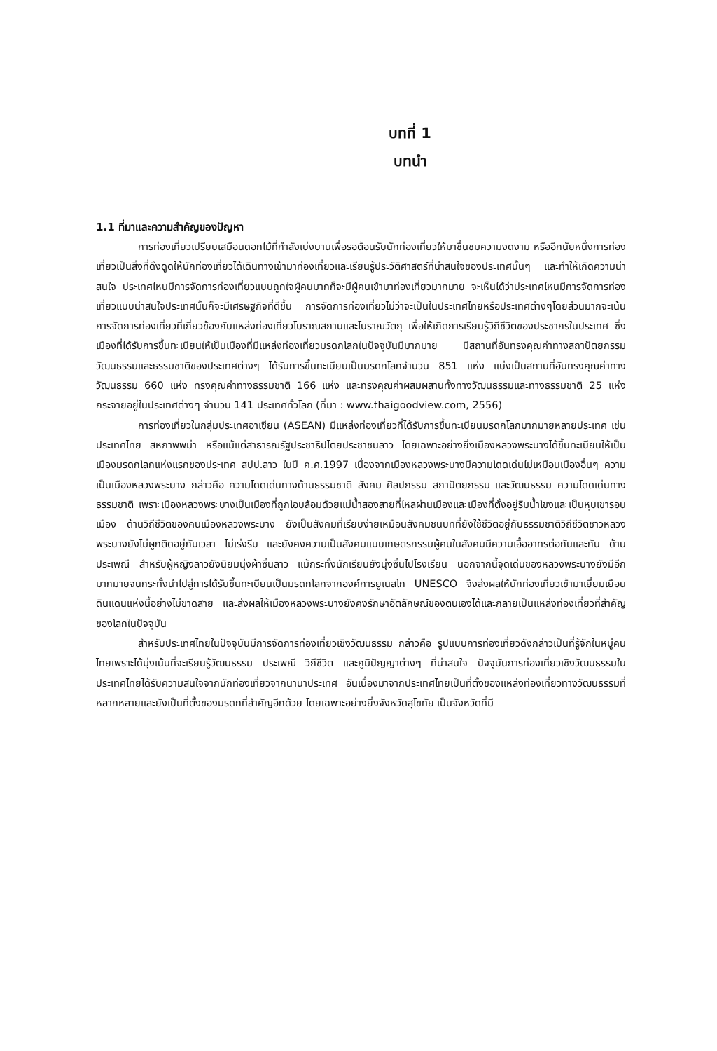บทที่ 1
บทนำ
1.1 ที่มาและความสำคัญของปัญหา
การท่องเที่ยวเปรียบเสมือนดอกไม้ที่กำลังเบ่งบานเพื่อรอต้อนรับนักท่องเที่ยวให้มาชื่นชมความงดงาม หรืออีกนัยหนึ่งการท่องเที่ยวเป็นสิ่งที่ดึงดูดให้นักท่องเที่ยวได้เดินทางเข้ามาท่องเที่ยวและเรียนรู้ประวัติศาสตร์ที่น่าสนใจของประเทศนั้นๆ และทำให้เกิดความน่าสนใจ ประเทศไหนมีการจัดการท่องเที่ยวแบบถูกใจผู้คนมากก็จะมีผู้คนเข้ามาท่องเที่ยวมากมาย จะเห็นได้ว่าประเทศไหนมีการจัดการท่องเที่ยวแบบน่าสนใจประเทศนั้นก็จะมีเศรษฐกิจที่ดีขึ้น การจัดการท่องเที่ยวไม่ว่าจะเป็นในประเทศไทยหรือประเทศต่างๆโดยส่วนมากจะเน้นการจัดการท่องเที่ยวที่เกี่ยวข้องกับแหล่งท่องเที่ยวโบราณสถานและโบราณวัตถุ เพื่อให้เกิดการเรียนรู้วิถีชีวิตของประชากรในประเทศ ซึ่งเมืองที่ได้รับการขึ้นทะเบียนให้เป็นเมืองที่มีแหล่งท่องเที่ยวมรดกโลกในปัจจุบันมีมากมาย มีสถานที่อันทรงคุณค่าทางสถาปัตยกรรม วัฒนธรรมและธรรมชาติของประเทศต่างๆ ได้รับการขึ้นทะเบียนเป็นมรดกโลกจำนวน 851 แห่ง แบ่งเป็นสถานที่อันทรงคุณค่าทางวัฒนธรรม 660 แห่ง ทรงคุณค่าทางธรรมชาติ 166 แห่ง และทรงคุณค่าผสมผสานทั้งทางวัฒนธรรมและทางธรรมชาติ 25 แห่ง กระจายอยู่ในประเทศต่างๆ จำนวน 141 ประเทศทั่วโลก (ที่มา : www.thaigoodview.com, 2556)
การท่องเที่ยวในกลุ่มประเทศอาเซียน (ASEAN) มีแหล่งท่องเที่ยวที่ได้รับการขึ้นทะเบียนมรดกโลกมากมายหลายประเทศ เช่น ประเทศไทย สหภาพพม่า หรือแม้แต่สาธารณรัฐประชาธิปไตยประชาชนลาว โดยเฉพาะอย่างยิ่งเมืองหลวงพระบางได้ขึ้นทะเบียนให้เป็นเมืองมรดกโลกแห่งแรกของประเทศ สปป.ลาว ในปี ค.ศ.1997 เนื่องจากเมืองหลวงพระบางมีความโดดเด่นไม่เหมือนเมืองอื่นๆ ความเป็นเมืองหลวงพระบาง กล่าวคือ ความโดดเด่นทางด้านธรรมชาติ สังคม ศิลปกรรม สถาปัตยกรรม และวัฒนธรรม ความโดดเด่นทางธรรมชาติ เพราะเมืองหลวงพระบางเป็นเมืองที่ถูกโอบล้อมด้วยแม่น้ำสองสายที่ไหลผ่านเมืองและเมืองที่ตั้งอยู่ริมน้ำโขงและเป็นหุบเขารอบเมือง ด้านวิถีชีวิตของคนเมืองหลวงพระบาง ยังเป็นสังคมที่เรียบง่ายเหมือนสังคมชนบทที่ยังใช้ชีวิตอยู่กับธรรมชาติวิถีชีวิตชาวหลวงพระบางยังไม่ผูกติดอยู่กับเวลา ไม่เร่งรีบ และยังคงความเป็นสังคมแบบเกษตรกรรมผู้คนในสังคมมีความเอื้ออาทรต่อกันและกัน ด้านประเพณี สำหรับผู้หญิงลาวยังนิยมนุ่งผ้าซิ่นลาว แม้กระทั่งนักเรียนยังนุ่งซิ่นไปโรงเรียน นอกจากนี้จุดเด่นของหลวงพระบางยังมีอีกมากมายจนกระทั่งนำไปสู่การได้รับขึ้นทะเบียนเป็นมรดกโลกจากองค์การยูเนสโก UNESCO จึงส่งผลให้นักท่องเที่ยวเข้ามาเยี่ยมเยือนดินแดนแห่งนี้อย่างไม่ขาดสาย และส่งผลให้เมืองหลวงพระบางยังคงรักษาอัตลักษณ์ของตนเองได้และกลายเป็นแหล่งท่องเที่ยวที่สำคัญของโลกในปัจจุบัน
สำหรับประเทศไทยในปัจจุบันมีการจัดการท่องเที่ยวเชิงวัฒนธรรม กล่าวคือ รูปแบบการท่องเที่ยวดังกล่าวเป็นที่รู้จักในหมู่คนไทยเพราะได้มุ่งเน้นที่จะเรียนรู้วัฒนธรรม ประเพณี วิถีชีวิต และภูมิปัญญาต่างๆ ที่น่าสนใจ ปัจจุบันการท่องเที่ยวเชิงวัฒนธรรมในประเทศไทยได้รับความสนใจจากนักท่องเที่ยวจากนานาประเทศ อันเนื่องมาจากประเทศไทยเป็นที่ตั้งของแหล่งท่องเที่ยวทางวัฒนธรรมที่หลากหลายและยังเป็นที่ตั้งของมรดกที่สำคัญอีกด้วย โดยเฉพาะอย่างยิ่งจังหวัดสุโขทัย เป็นจังหวัดที่มี